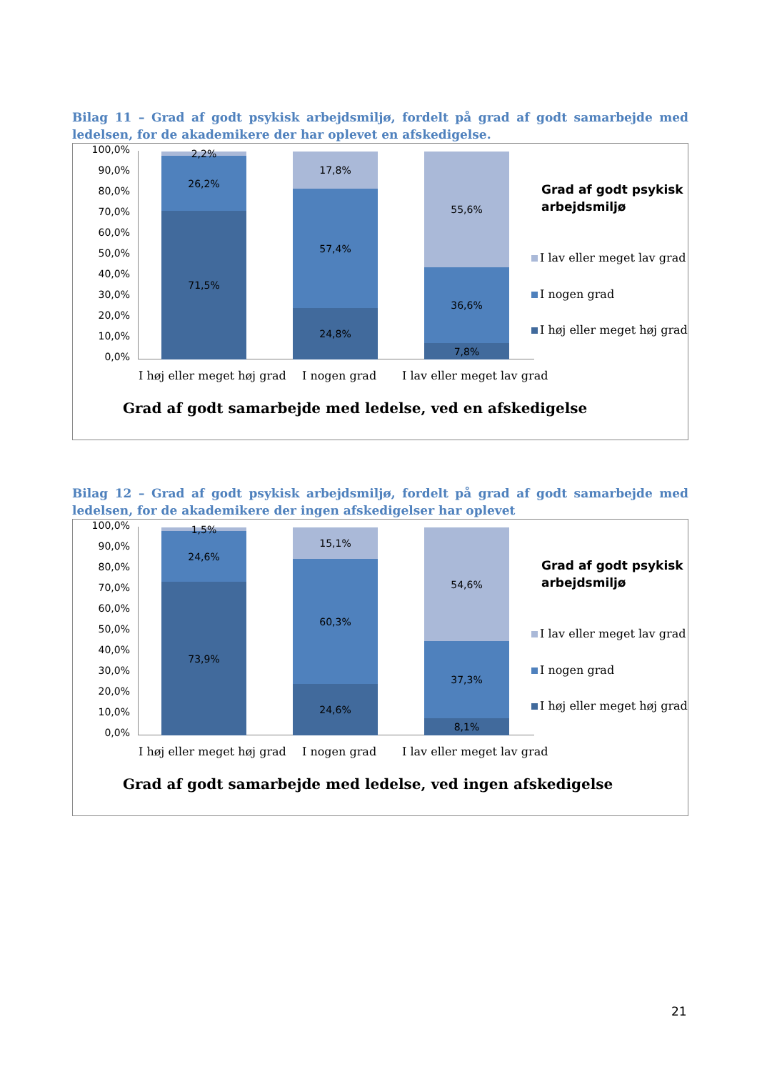Bilag 11 – Grad af godt psykisk arbejdsmiljø, fordelt på grad af godt samarbejde med ledelsen, for de akademikere der har oplevet en afskedigelse.
100,0%
90,0%
80,0%
70,0%
60,0%
50,0%
40,0%
30,0%
20,0%
10,0%
0,0%
2,2%
26,2%
71,5%
17,8%
57,4%
24,8%
55,6%
36,6%
7,8%
I høj eller meget høj grad I nogen grad I lav eller meget lav grad
Grad af godt psykisk
arbejdsmiljø
I lav eller meget lav grad
I nogen grad
I høj eller meget høj grad
Grad af godt samarbejde med ledelse, ved en afskedigelse
Bilag 12 – Grad af godt psykisk arbejdsmiljø, fordelt på grad af godt samarbejde med ledelsen, for de akademikere der ingen afskedigelser har oplevet
100,0%
90,0%
80,0%
70,0%
60,0%
50,0%
40,0%
30,0%
20,0%
10,0%
0,0%
1,5%
24,6%
73,9%
15,1%
60,3%
24,6%
54,6%
37,3%
8,1%
I høj eller meget høj grad I nogen grad I lav eller meget lav grad
Grad af godt psykisk
arbejdsmiljø
I lav eller meget lav grad
I nogen grad
I høj eller meget høj grad
Grad af godt samarbejde med ledelse, ved ingen afskedigelse
21